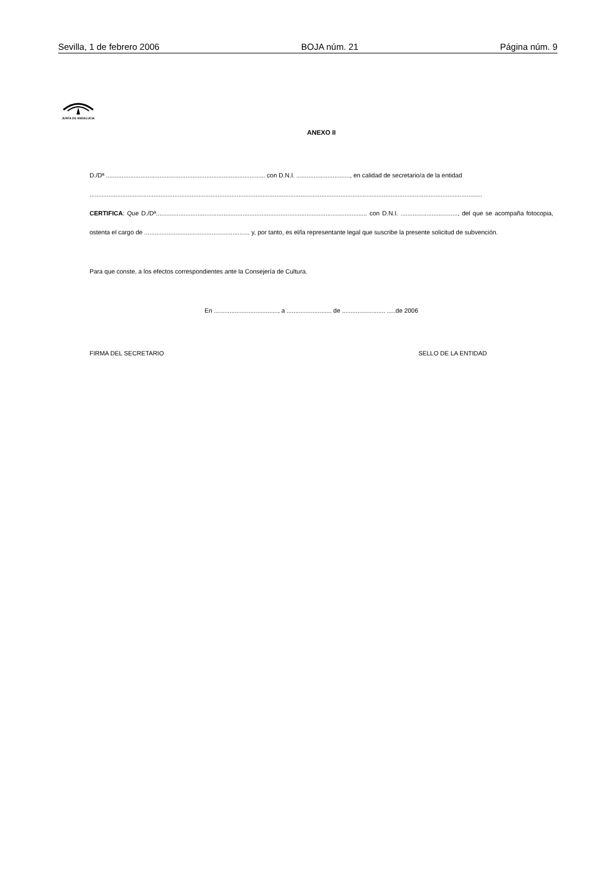Sevilla, 1 de febrero 2006 BOJA núm. 21 Página núm. 9
JUNTA DE ANDALUCIA
ANEXO II
D./Dª ............................................................................................ con D.N.I. ..............................., en calidad de secretario/a de la entidad
...................................................................................................................................................................................................................................
CERTIFICA: Que D./Dª.......................................................................................................................... con D.N.I. ................................., del que se acompaña fotocopia, ostenta el cargo de ............................................................. y, por tanto, es el/la representante legal que suscribe la presente solicitud de subvención.
Para que conste, a los efectos correspondientes ante la Consejería de Cultura.
En ....................................., a .......................... de ......................... .....de 2006
FIRMA DEL SECRETARIO SELLO DE LA ENTIDAD